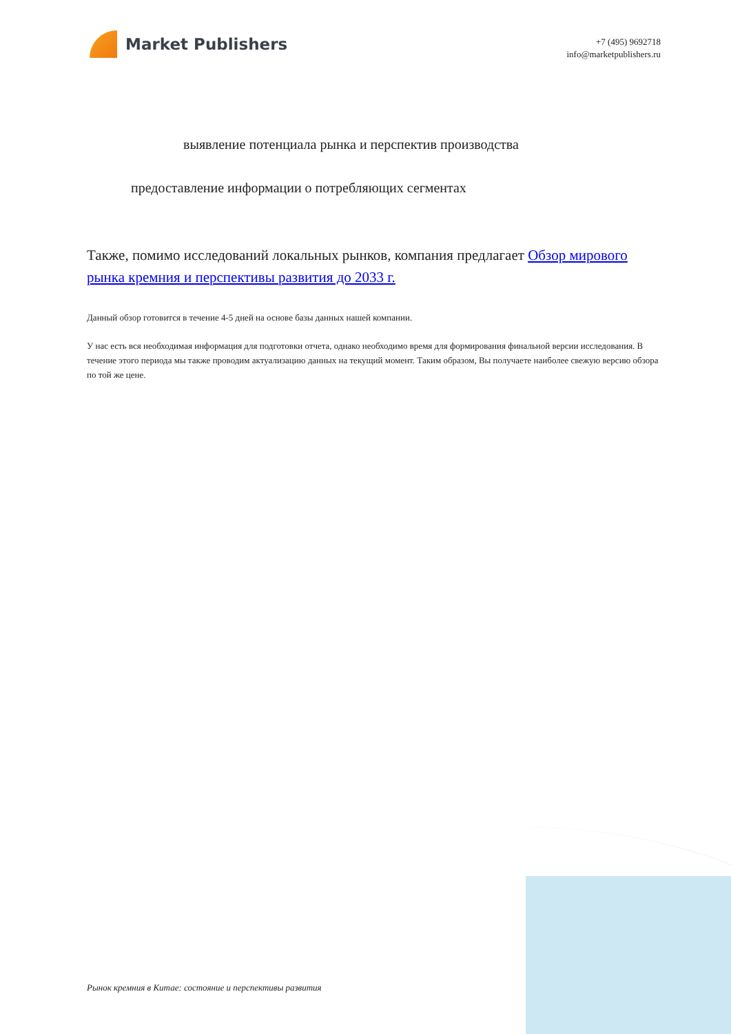Market Publishers
+7 (495) 9692718
info@marketpublishers.ru
выявление потенциала рынка и перспектив производства
предоставление информации о потребляющих сегментах
Также, помимо исследований локальных рынков, компания предлагает Обзор мирового рынка кремния и перспективы развития до 2033 г.
Данный обзор готовится в течение 4-5 дней на основе базы данных нашей компании.
У нас есть вся необходимая информация для подготовки отчета, однако необходимо время для формирования финальной версии исследования. В течение этого периода мы также проводим актуализацию данных на текущий момент. Таким образом, Вы получаете наиболее свежую версию обзора по той же цене.
Рынок кремния в Китае: состояние и перспективы развития